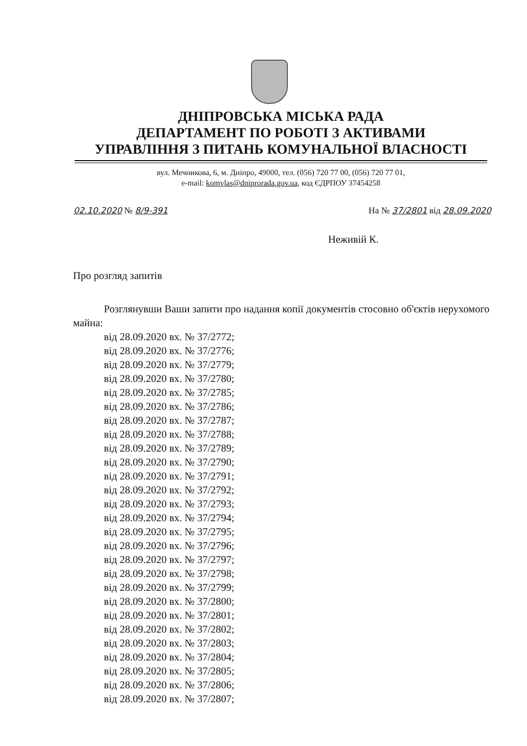ДНІПРОВСЬКА МІСЬКА РАДА
ДЕПАРТАМЕНТ ПО РОБОТІ З АКТИВАМИ
УПРАВЛІННЯ З ПИТАНЬ КОМУНАЛЬНОЇ ВЛАСНОСТІ
вул. Мечникова, 6, м. Дніпро, 49000, тел. (056) 720 77 00, (056) 720 77 01,
e-mail: komvlas@dniprorada.gov.ua, код ЄДРПОУ 37454258
02.10.2020 № 8/9-391 На № 37/2801 від 28.09.2020
Неживій К.
Про розгляд запитів
Розглянувши Ваши запити про надання копії документів стосовно об'єктів нерухомого майна:
від 28.09.2020 вх. № 37/2772;
від 28.09.2020 вх. № 37/2776;
від 28.09.2020 вх. № 37/2779;
від 28.09.2020 вх. № 37/2780;
від 28.09.2020 вх. № 37/2785;
від 28.09.2020 вх. № 37/2786;
від 28.09.2020 вх. № 37/2787;
від 28.09.2020 вх. № 37/2788;
від 28.09.2020 вх. № 37/2789;
від 28.09.2020 вх. № 37/2790;
від 28.09.2020 вх. № 37/2791;
від 28.09.2020 вх. № 37/2792;
від 28.09.2020 вх. № 37/2793;
від 28.09.2020 вх. № 37/2794;
від 28.09.2020 вх. № 37/2795;
від 28.09.2020 вх. № 37/2796;
від 28.09.2020 вх. № 37/2797;
від 28.09.2020 вх. № 37/2798;
від 28.09.2020 вх. № 37/2799;
від 28.09.2020 вх. № 37/2800;
від 28.09.2020 вх. № 37/2801;
від 28.09.2020 вх. № 37/2802;
від 28.09.2020 вх. № 37/2803;
від 28.09.2020 вх. № 37/2804;
від 28.09.2020 вх. № 37/2805;
від 28.09.2020 вх. № 37/2806;
від 28.09.2020 вх. № 37/2807;